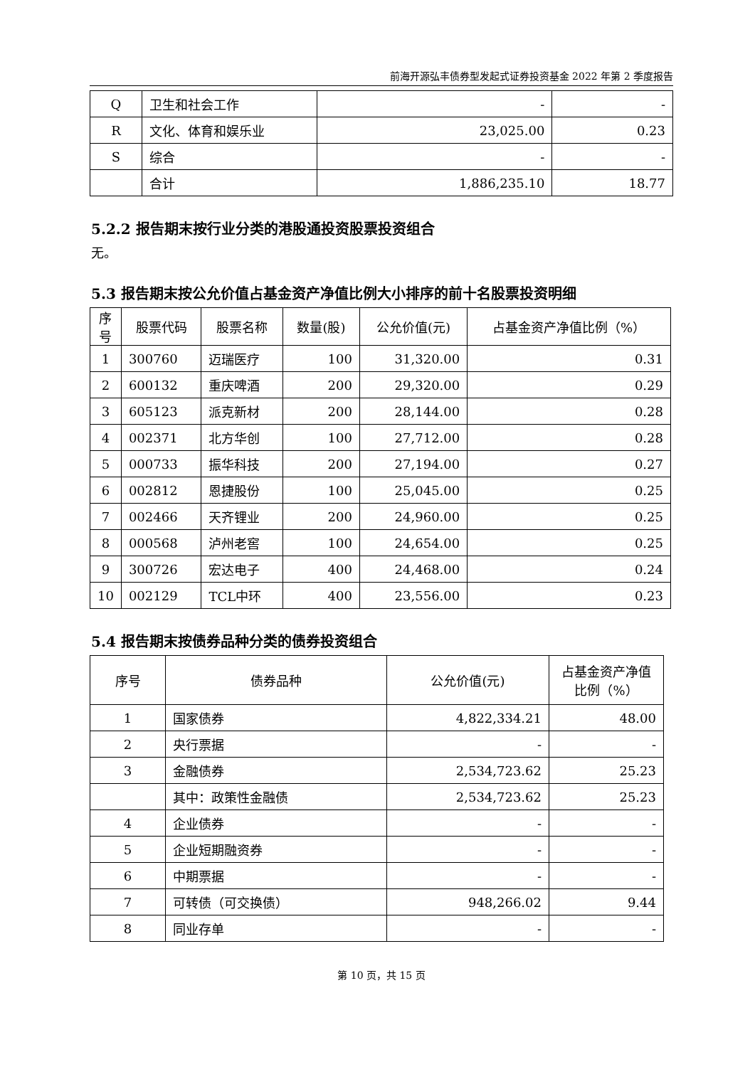前海开源弘丰债券型发起式证券投资基金 2022 年第 2 季度报告
| Q | 卫生和社会工作 | - | - |
| R | 文化、体育和娱乐业 | 23,025.00 | 0.23 |
| S | 综合 | - | - |
| | 合计 | 1,886,235.10 | 18.77 |
5.2.2 报告期末按行业分类的港股通投资股票投资组合
无。
5.3 报告期末按公允价值占基金资产净值比例大小排序的前十名股票投资明细
| 序号 | 股票代码 | 股票名称 | 数量(股) | 公允价值(元) | 占基金资产净值比例（%） |
| --- | --- | --- | --- | --- | --- |
| 1 | 300760 | 迈瑞医疗 | 100 | 31,320.00 | 0.31 |
| 2 | 600132 | 重庆啤酒 | 200 | 29,320.00 | 0.29 |
| 3 | 605123 | 派克新材 | 200 | 28,144.00 | 0.28 |
| 4 | 002371 | 北方华创 | 100 | 27,712.00 | 0.28 |
| 5 | 000733 | 振华科技 | 200 | 27,194.00 | 0.27 |
| 6 | 002812 | 恩捷股份 | 100 | 25,045.00 | 0.25 |
| 7 | 002466 | 天齐锂业 | 200 | 24,960.00 | 0.25 |
| 8 | 000568 | 泸州老窖 | 100 | 24,654.00 | 0.25 |
| 9 | 300726 | 宏达电子 | 400 | 24,468.00 | 0.24 |
| 10 | 002129 | TCL中环 | 400 | 23,556.00 | 0.23 |
5.4 报告期末按债券品种分类的债券投资组合
| 序号 | 债券品种 | 公允价值(元) | 占基金资产净值比例（%） |
| --- | --- | --- | --- |
| 1 | 国家债券 | 4,822,334.21 | 48.00 |
| 2 | 央行票据 | - | - |
| 3 | 金融债券 | 2,534,723.62 | 25.23 |
| | 其中：政策性金融债 | 2,534,723.62 | 25.23 |
| 4 | 企业债券 | - | - |
| 5 | 企业短期融资券 | - | - |
| 6 | 中期票据 | - | - |
| 7 | 可转债（可交换债） | 948,266.02 | 9.44 |
| 8 | 同业存单 | - | - |
第 10 页，共 15 页